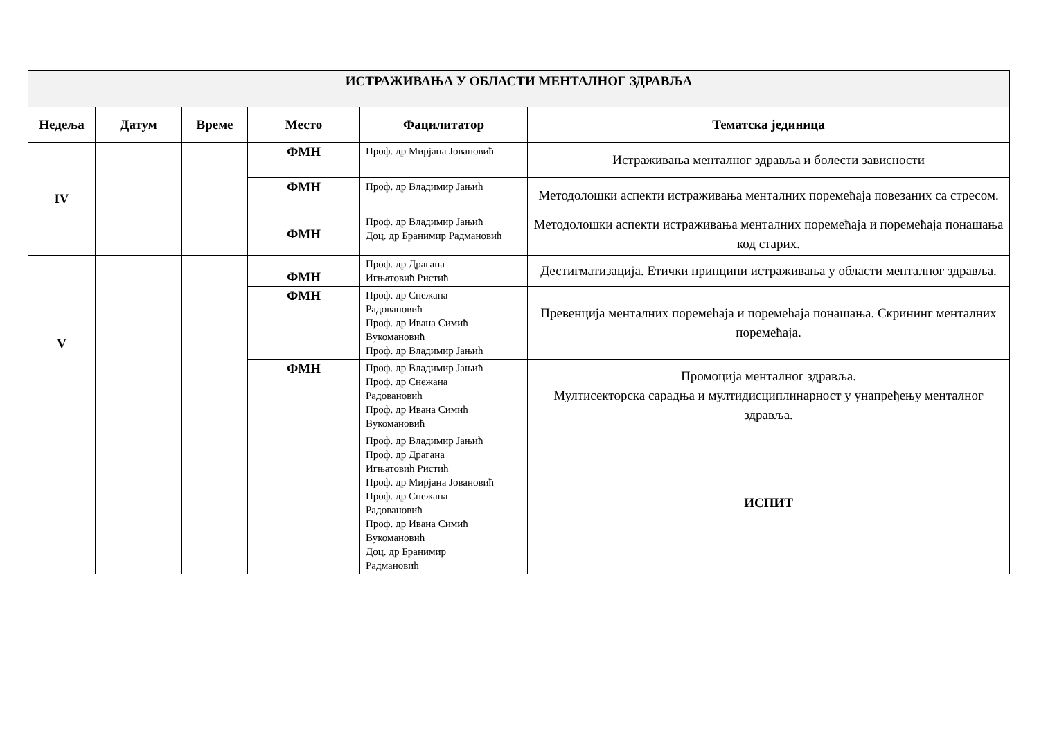| ИСТРАЖИВАЊА У ОБЛАСТИ МЕНТАЛНОГ ЗДРАВЉА | | | | | |
| Недеља | Датум | Време | Место | Фацилитатор | Тематска јединица |
| IV | | | ФМН | Проф. др Мирјана Јовановић | Истраживања менталног здравља и болести зависности |
| | | | ФМН | Проф. др Владимир Јањић | Методолошки аспекти истраживања менталних поремећаја повезаних са стресом. |
| | | | ФМН | Проф. др Владимир Јањић Доц. др Бранимир Радмановић | Методолошки аспекти истраживања менталних поремећаја и поремећаја понашања код старих. |
| V | | | ФМН | Проф. др Драгана Игњатовић Ристић | Дестигматизација. Етички принципи истраживања у области менталног здравља. |
| | | | ФМН | Проф. др Снежана Радовановић Проф. др Ивана Симић Вукомановић Проф. др Владимир Јањић | Превенција менталних поремећаја и поремећаја понашања. Скрининг менталних поремећаја. |
| | | | ФМН | Проф. др Владимир Јањић Проф. др Снежана Радовановић Проф. др Ивана Симић Вукомановић | Промоција менталног здравља. Мултисекторска сарадња и мултидисциплинарност у унапређењу менталног здравља. |
| | | | | Проф. др Владимир Јањић Проф. др Драгана Игњатовић Ристић Проф. др Мирјана Јовановић Проф. др Снежана Радовановић Проф. др Ивана Симић Вукомановић Доц. др Бранимир Радмановић | ИСПИТ |